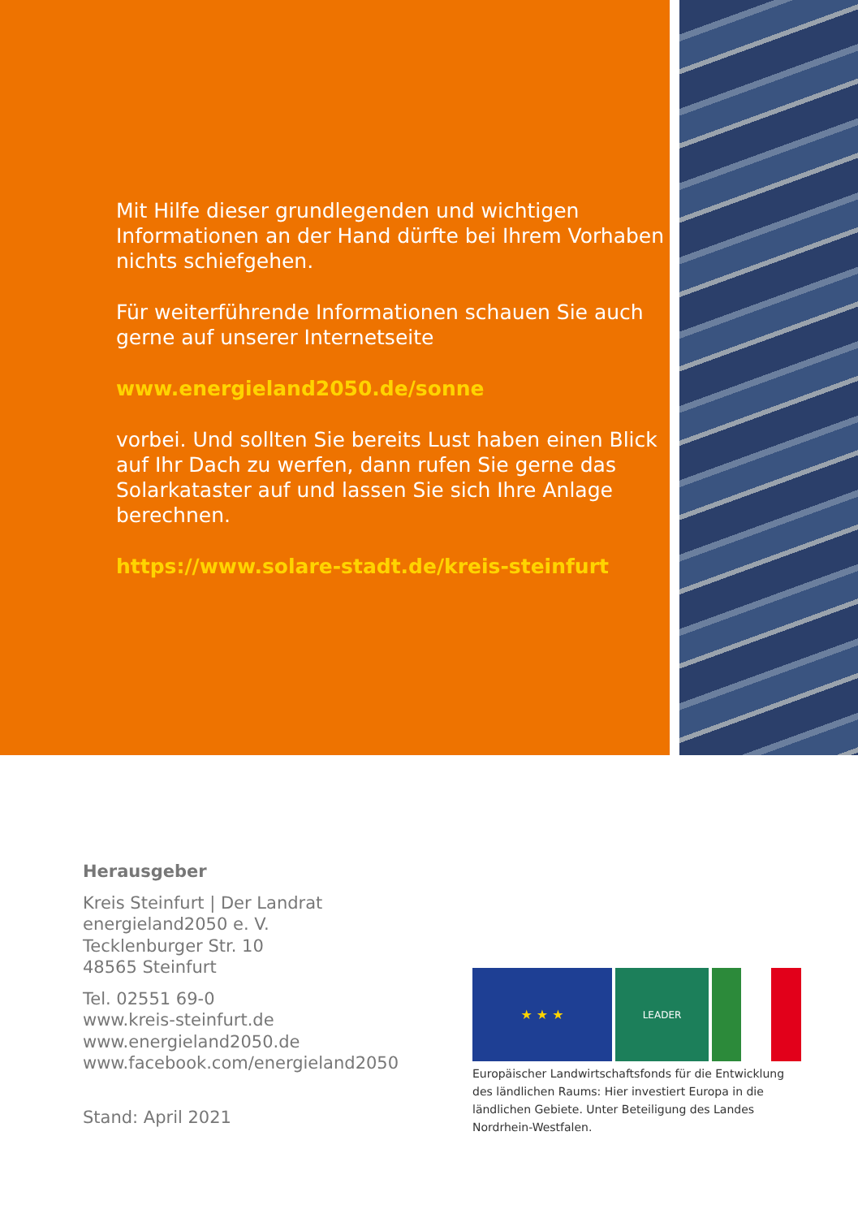Mit Hilfe dieser grundlegenden und wichtigen Informationen an der Hand dürfte bei Ihrem Vorhaben nichts schiefgehen.
Für weiterführende Informationen schauen Sie auch gerne auf unserer Internetseite
www.energieland2050.de/sonne
vorbei. Und sollten Sie bereits Lust haben einen Blick auf Ihr Dach zu werfen, dann rufen Sie gerne das Solarkataster auf und lassen Sie sich Ihre Anlage berechnen.
https://www.solare-stadt.de/kreis-steinfurt
Herausgeber
Kreis Steinfurt | Der Landrat
energieland2050 e. V.
Tecklenburger Str. 10
48565 Steinfurt
Tel. 02551 69-0
www.kreis-steinfurt.de
www.energieland2050.de
www.facebook.com/energieland2050
Stand: April 2021
★ ★ ★
LEADER
Europäischer Landwirtschaftsfonds für die Entwicklung des ländlichen Raums: Hier investiert Europa in die ländlichen Gebiete. Unter Beteiligung des Landes Nordrhein-Westfalen.